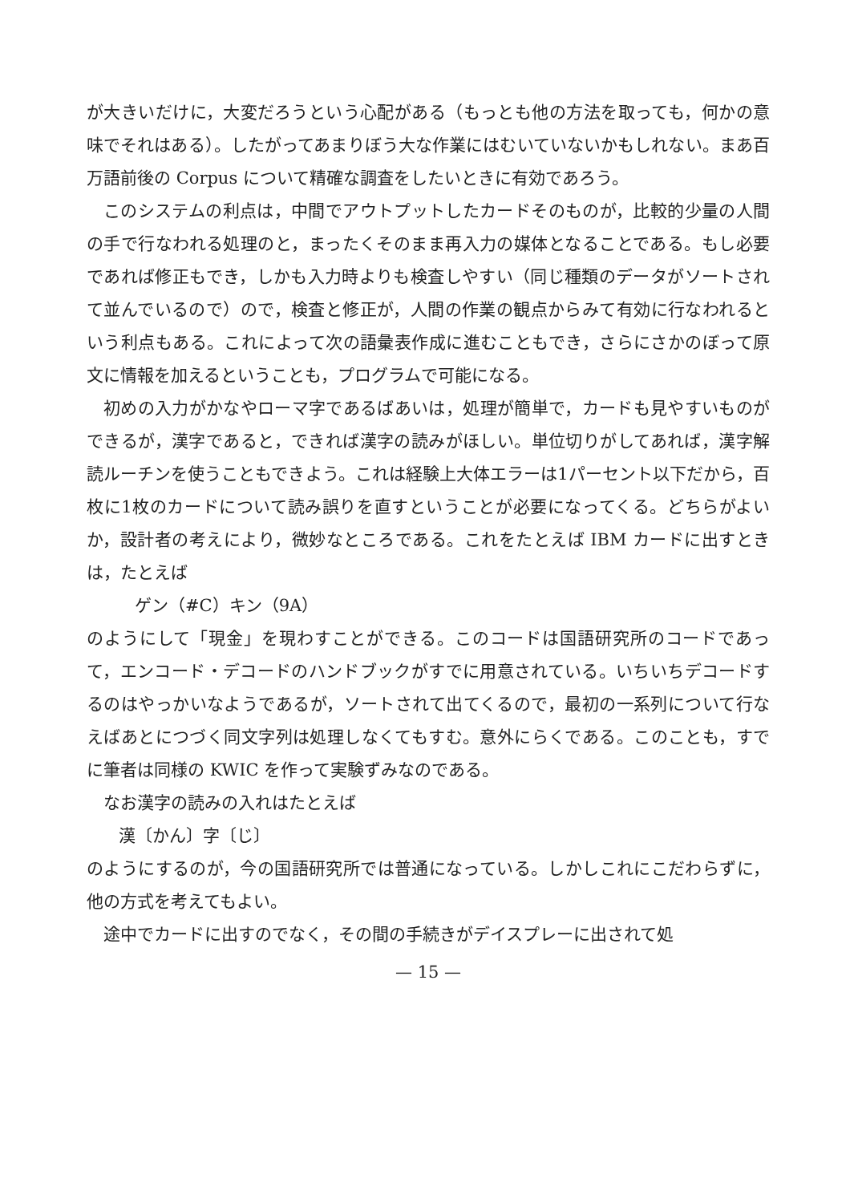が大きいだけに，大変だろうという心配がある（もっとも他の方法を取っても，何かの意味でそれはある）。したがってあまりぼう大な作業にはむいていないかもしれない。まあ百万語前後の Corpus について精確な調査をしたいときに有効であろう。
このシステムの利点は，中間でアウトプットしたカードそのものが，比較的少量の人間の手で行なわれる処理のと，まったくそのまま再入力の媒体となることである。もし必要であれば修正もでき，しかも入力時よりも検査しやすい（同じ種類のデータがソートされて並んでいるので）ので，検査と修正が，人間の作業の観点からみて有効に行なわれるという利点もある。これによって次の語彙表作成に進むこともでき，さらにさかのぼって原文に情報を加えるということも，プログラムで可能になる。
初めの入力がかなやローマ字であるばあいは，処理が簡単で，カードも見やすいものができるが，漢字であると，できれば漢字の読みがほしい。単位切りがしてあれば，漢字解読ルーチンを使うこともできよう。これは経験上大体エラーは1パーセント以下だから，百枚に1枚のカードについて読み誤りを直すということが必要になってくる。どちらがよいか，設計者の考えにより，微妙なところである。これをたとえば IBM カードに出すときは，たとえば
ゲン（#C）キン（9A）
のようにして「現金」を現わすことができる。このコードは国語研究所のコードであって，エンコード・デコードのハンドブックがすでに用意されている。いちいちデコードするのはやっかいなようであるが，ソートされて出てくるので，最初の一系列について行なえばあとにつづく同文字列は処理しなくてもすむ。意外にらくである。このことも，すでに筆者は同様の KWIC を作って実験ずみなのである。
なお漢字の読みの入れはたとえば
漢〔かん〕字〔じ〕
のようにするのが，今の国語研究所では普通になっている。しかしこれにこだわらずに，他の方式を考えてもよい。
途中でカードに出すのでなく，その間の手続きがデイスプレーに出されて処
— 15 —